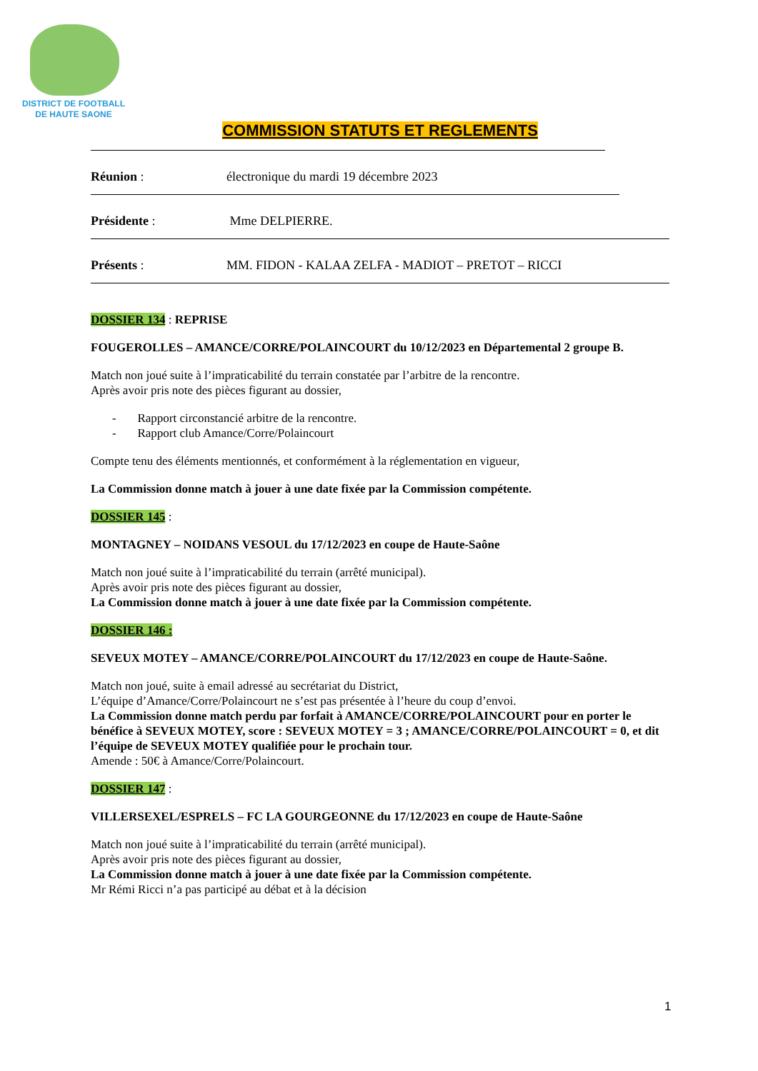DISTRICT DE FOOTBALL
DE HAUTE SAONE
COMMISSION STATUTS ET REGLEMENTS
Réunion : électronique du mardi 19 décembre 2023
Présidente : Mme DELPIERRE.
Présents : MM. FIDON - KALAA ZELFA - MADIOT – PRETOT – RICCI
DOSSIER 134 : REPRISE
FOUGEROLLES – AMANCE/CORRE/POLAINCOURT du 10/12/2023 en Départemental 2 groupe B.
Match non joué suite à l’impraticabilité du terrain constatée par l’arbitre de la rencontre.
Après avoir pris note des pièces figurant au dossier,
- Rapport circonstancié arbitre de la rencontre.
- Rapport club Amance/Corre/Polaincourt
Compte tenu des éléments mentionnés, et conformément à la réglementation en vigueur,
La Commission donne match à jouer à une date fixée par la Commission compétente.
DOSSIER 145 :
MONTAGNEY – NOIDANS VESOUL du 17/12/2023 en coupe de Haute-Saône
Match non joué suite à l’impraticabilité du terrain (arrêté municipal).
Après avoir pris note des pièces figurant au dossier,
La Commission donne match à jouer à une date fixée par la Commission compétente.
DOSSIER 146 :
SEVEUX MOTEY – AMANCE/CORRE/POLAINCOURT du 17/12/2023 en coupe de Haute-Saône.
Match non joué, suite à email adressé au secrétariat du District,
L’équipe d’Amance/Corre/Polaincourt ne s’est pas présentée à l’heure du coup d’envoi.
La Commission donne match perdu par forfait à AMANCE/CORRE/POLAINCOURT pour en porter le bénéfice à SEVEUX MOTEY, score : SEVEUX MOTEY = 3 ; AMANCE/CORRE/POLAINCOURT = 0, et dit l’équipe de SEVEUX MOTEY qualifiée pour le prochain tour.
Amende : 50€ à Amance/Corre/Polaincourt.
DOSSIER 147 :
VILLERSEXEL/ESPRELS – FC LA GOURGEONNE du 17/12/2023 en coupe de Haute-Saône
Match non joué suite à l’impraticabilité du terrain (arrêté municipal).
Après avoir pris note des pièces figurant au dossier,
La Commission donne match à jouer à une date fixée par la Commission compétente.
Mr Rémi Ricci n’a pas participé au débat et à la décision
1